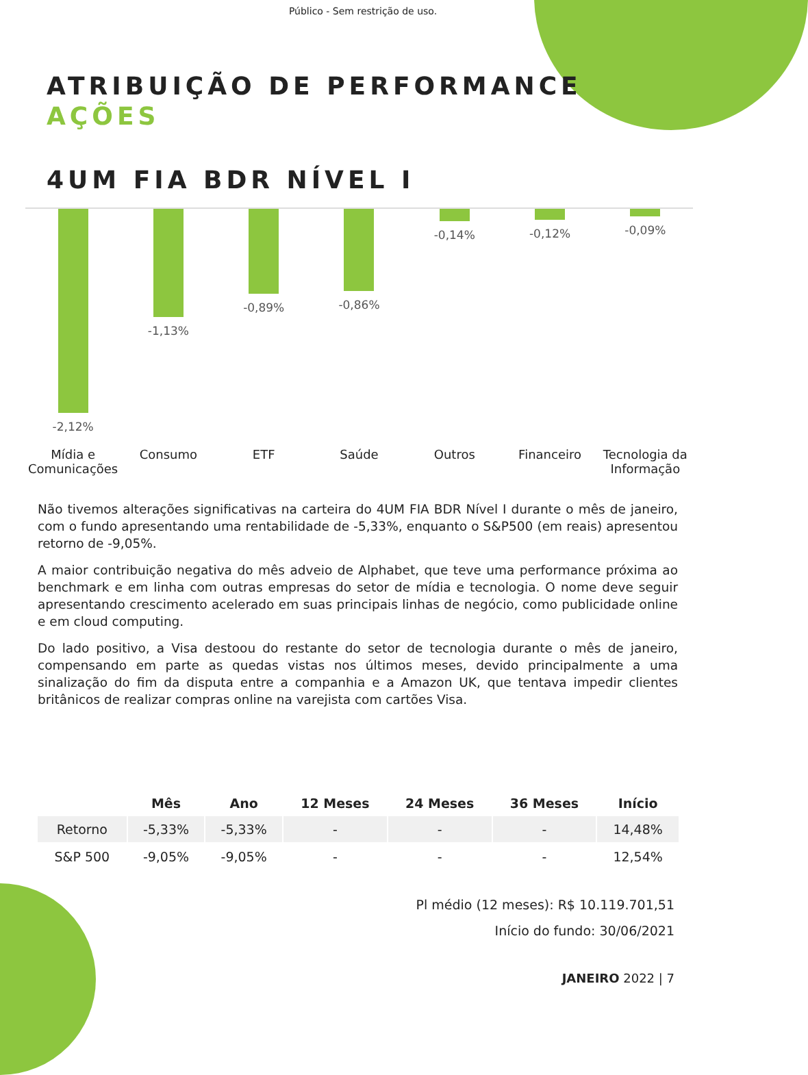Público - Sem restrição de uso.
ATRIBUIÇÃO DE PERFORMANCE
AÇÕES
4UM FIA BDR NÍVEL I
-2,12% -1,13% -0,89% -0,86% -0,14% -0,12% -0,09%
Mídia e Comunicações Consumo ETF Saúde Outros Financeiro Tecnologia da Informação
Não tivemos alterações significativas na carteira do 4UM FIA BDR Nível I durante o mês de janeiro, com o fundo apresentando uma rentabilidade de -5,33%, enquanto o S&P500 (em reais) apresentou retorno de -9,05%.
A maior contribuição negativa do mês adveio de Alphabet, que teve uma performance próxima ao benchmark e em linha com outras empresas do setor de mídia e tecnologia. O nome deve seguir apresentando crescimento acelerado em suas principais linhas de negócio, como publicidade online e em cloud computing.
Do lado positivo, a Visa destoou do restante do setor de tecnologia durante o mês de janeiro, compensando em parte as quedas vistas nos últimos meses, devido principalmente a uma sinalização do fim da disputa entre a companhia e a Amazon UK, que tentava impedir clientes britânicos de realizar compras online na varejista com cartões Visa.
| | Mês | Ano | 12 Meses | 24 Meses | 36 Meses | Início |
| --- | --- | --- | --- | --- | --- | --- |
| Retorno | -5,33% | -5,33% | - | - | - | 14,48% |
| S&P 500 | -9,05% | -9,05% | - | - | - | 12,54% |
Pl médio (12 meses): R$ 10.119.701,51
Início do fundo: 30/06/2021
JANEIRO 2022 | 7